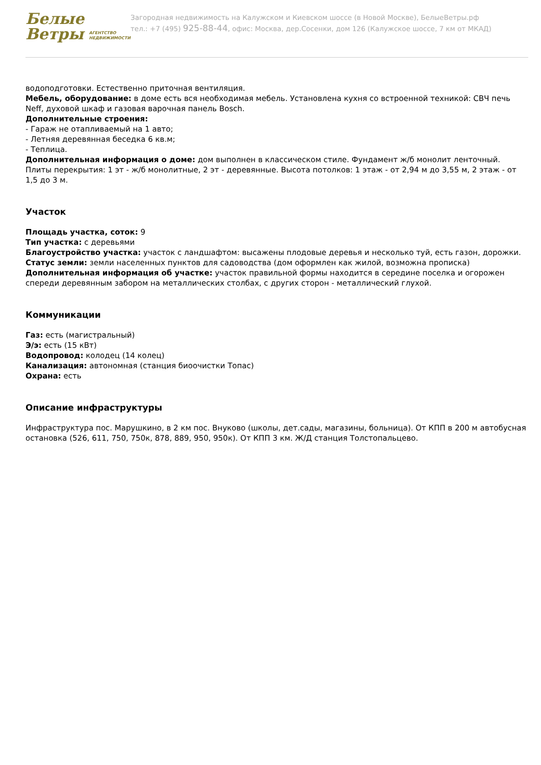Белые
Ветры АГЕНТСТВО
НЕДВИЖИМОСТИ
Загородная недвижимость на Калужском и Киевском шоссе (в Новой Москве), БелыеВетры.рф
тел.: +7 (495) 925-88-44, офис: Москва, дер.Сосенки, дом 126 (Калужское шоссе, 7 км от МКАД)
водоподготовки. Естественно приточная вентиляция.
Мебель, оборудование: в доме есть вся необходимая мебель. Установлена кухня со встроенной техникой: СВЧ печь Neff, духовой шкаф и газовая варочная панель Bosch.
Дополнительные строения:
- Гараж не отапливаемый на 1 авто;
- Летняя деревянная беседка 6 кв.м;
- Теплица.
Дополнительная информация о доме: дом выполнен в классическом стиле. Фундамент ж/б монолит ленточный. Плиты перекрытия: 1 эт - ж/б монолитные, 2 эт - деревянные. Высота потолков: 1 этаж - от 2,94 м до 3,55 м, 2 этаж - от 1,5 до 3 м.
Участок
Площадь участка, соток: 9
Тип участка: с деревьями
Благоустройство участка: участок с ландшафтом: высажены плодовые деревья и несколько туй, есть газон, дорожки.
Статус земли: земли населенных пунктов для садоводства (дом оформлен как жилой, возможна прописка)
Дополнительная информация об участке: участок правильной формы находится в середине поселка и огорожен спереди деревянным забором на металлических столбах, с других сторон - металлический глухой.
Коммуникации
Газ: есть (магистральный)
Э/э: есть (15 кВт)
Водопровод: колодец (14 колец)
Канализация: автономная (станция биоочистки Топас)
Охрана: есть
Описание инфраструктуры
Инфраструктура пос. Марушкино, в 2 км пос. Внуково (школы, дет.сады, магазины, больница). От КПП в 200 м автобусная остановка (526, 611, 750, 750к, 878, 889, 950, 950к). От КПП 3 км. Ж/Д станция Толстопальцево.